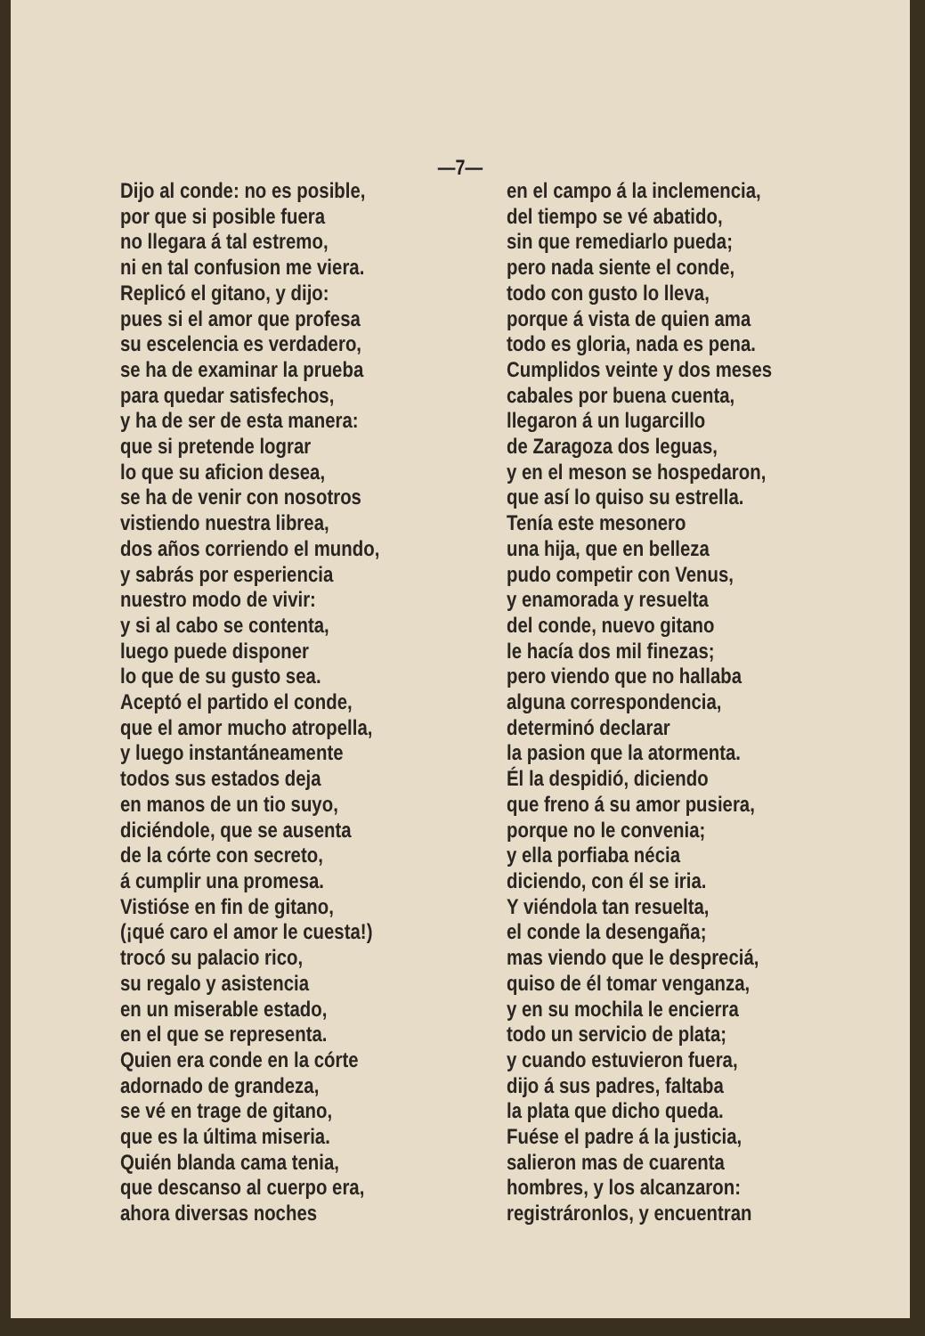—7—
Dijo al conde: no es posible,
por que si posible fuera
no llegara á tal estremo,
ni en tal confusion me viera.
Replicó el gitano, y dijo:
pues si el amor que profesa
su escelencia es verdadero,
se ha de examinar la prueba
para quedar satisfechos,
y ha de ser de esta manera:
que si pretende lograr
lo que su aficion desea,
se ha de venir con nosotros
vistiendo nuestra librea,
dos años corriendo el mundo,
y sabrás por esperiencia
nuestro modo de vivir:
y si al cabo se contenta,
luego puede disponer
lo que de su gusto sea.
Aceptó el partido el conde,
que el amor mucho atropella,
y luego instantáneamente
todos sus estados deja
en manos de un tio suyo,
diciéndole, que se ausenta
de la córte con secreto,
á cumplir una promesa.
Vistióse en fin de gitano,
(¡qué caro el amor le cuesta!)
trocó su palacio rico,
su regalo y asistencia
en un miserable estado,
en el que se representa.
Quien era conde en la córte
adornado de grandeza,
se vé en trage de gitano,
que es la última miseria.
Quién blanda cama tenia,
que descanso al cuerpo era,
ahora diversas noches
en el campo á la inclemencia,
del tiempo se vé abatido,
sin que remediarlo pueda;
pero nada siente el conde,
todo con gusto lo lleva,
porque á vista de quien ama
todo es gloria, nada es pena.
Cumplidos veinte y dos meses
cabales por buena cuenta,
llegaron á un lugarcillo
de Zaragoza dos leguas,
y en el meson se hospedaron,
que así lo quiso su estrella.
Tenía este mesonero
una hija, que en belleza
pudo competir con Venus,
y enamorada y resuelta
del conde, nuevo gitano
le hacía dos mil finezas;
pero viendo que no hallaba
alguna correspondencia,
determinó declarar
la pasion que la atormenta.
Él la despidió, diciendo
que freno á su amor pusiera,
porque no le convenia;
y ella porfiaba nécia
diciendo, con él se iria.
Y viéndola tan resuelta,
el conde la desengaña;
mas viendo que le despreciá,
quiso de él tomar venganza,
y en su mochila le encierra
todo un servicio de plata;
y cuando estuvieron fuera,
dijo á sus padres, faltaba
la plata que dicho queda.
Fuése el padre á la justicia,
salieron mas de cuarenta
hombres, y los alcanzaron:
registráronlos, y encuentran